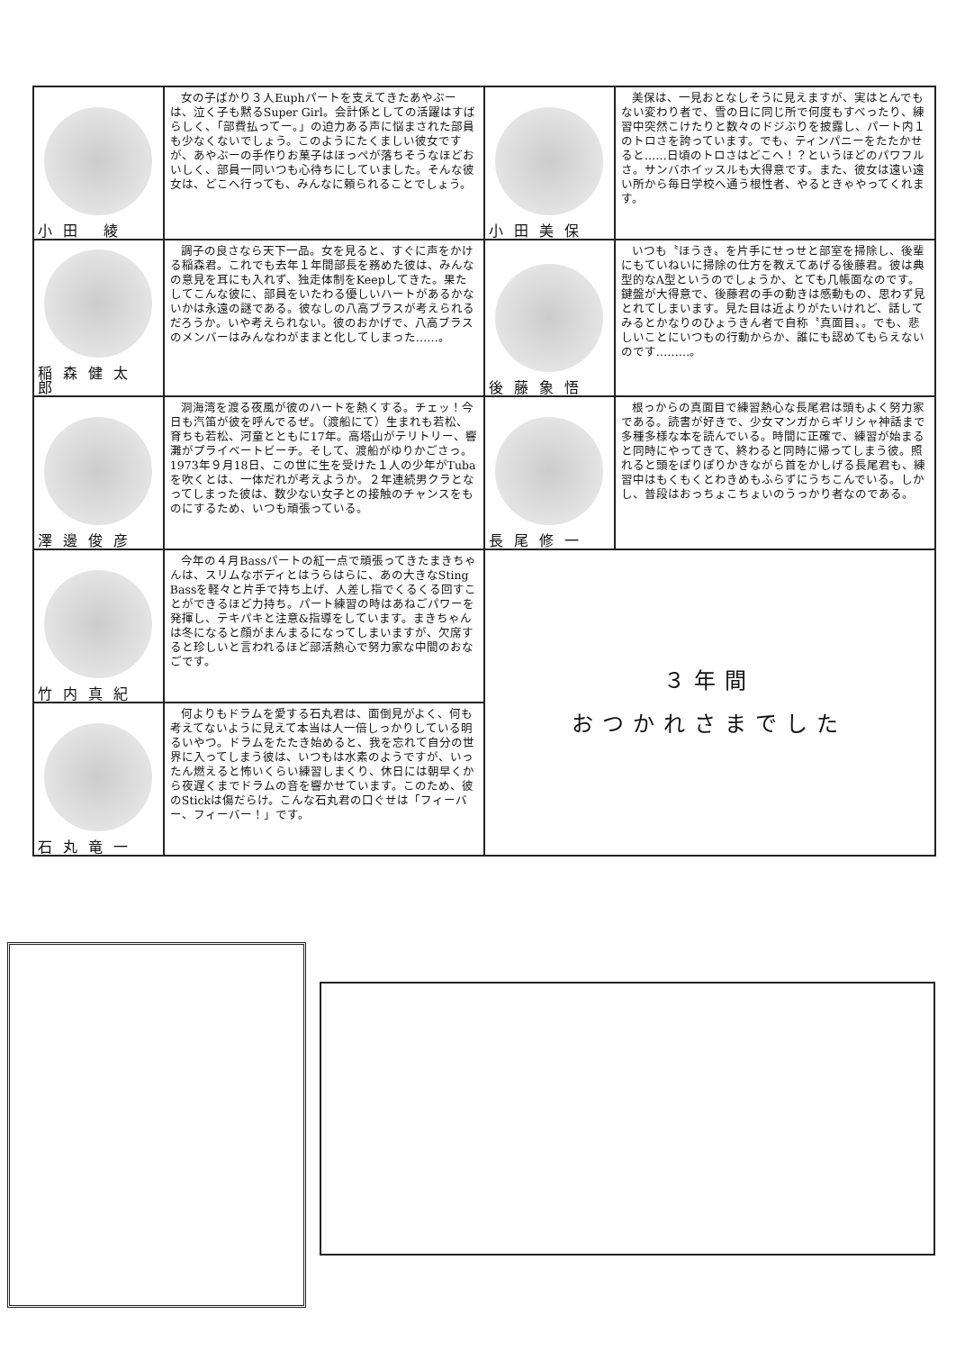| 小田 綾 | 女の子ばかり３人Euphパートを支えてきたあやぶーは、泣く子も黙るSuper Girl。会計係としての活躍はすばらしく、「部費払ってー。」の迫力ある声に悩まされた部員も少なくないでしょう。このようにたくましい彼女ですが、あやぶーの手作りお菓子はほっぺが落ちそうなほどおいしく、部員一同いつも心待ちにしていました。そんな彼女は、どこへ行っても、みんなに頼られることでしょう。 | 小田美保 | 美保は、一見おとなしそうに見えますが、実はとんでもない変わり者で、雪の日に同じ所で何度もすべったり、練習中突然こけたりと数々のドジぶりを披露し、パート内１のトロさを誇っています。でも、ティンパニーをたたかせると……日頃のトロさはどこへ！？というほどのパワフルさ。サンバホイッスルも大得意です。また、彼女は遠い遠い所から毎日学校へ通う根性者、やるときゃやってくれます。 |
| 稲森健太郎 | 調子の良さなら天下一品。女を見ると、すぐに声をかける稲森君。これでも去年１年間部長を務めた彼は、みんなの意見を耳にも入れず、独走体制をKeepしてきた。果たしてこんな彼に、部員をいたわる優しいハートがあるかないかは永遠の謎である。彼なしの八高ブラスが考えられるだろうか。いや考えられない。彼のおかげで、八高ブラスのメンバーはみんなわがままと化してしまった……。 | 後藤象悟 | いつも〝ほうき〟を片手にせっせと部室を掃除し、後輩にもていねいに掃除の仕方を教えてあげる後藤君。彼は典型的なA型というのでしょうか、とても几帳面なのです。鍵盤が大得意で、後藤君の手の動きは感動もの、思わず見とれてしまいます。見た目は近よりがたいけれど、話してみるとかなりのひょうきん者で自称〝真面目〟。でも、悲しいことにいつもの行動からか、誰にも認めてもらえないのです………。 |
| 澤邊俊彦 | 洞海湾を渡る夜風が彼のハートを熱くする。チェッ！今日も汽笛が彼を呼んでるぜ。（渡船にて）生まれも若松、育ちも若松、河童とともに17年。高塔山がテリトリー、響灘がプライベートビーチ。そして、渡船がゆりかごさっ。1973年９月18日、この世に生を受けた１人の少年がTubaを吹くとは、一体だれが考えようか。２年連続男クラとなってしまった彼は、数少ない女子との接触のチャンスをものにするため、いつも頑張っている。 | 長尾修一 | 根っからの真面目で練習熱心な長尾君は頭もよく努力家である。読書が好きで、少女マンガからギリシャ神話まで多種多様な本を読んでいる。時間に正確で、練習が始まると同時にやってきて、終わると同時に帰ってしまう彼。照れると頭をぽりぽりかきながら首をかしげる長尾君も、練習中はもくもくとわきめもふらずにうちこんでいる。しかし、普段はおっちょこちょいのうっかり者なのである。 |
| 竹内真紀 | 今年の４月Bassパートの紅一点で頑張ってきたまきちゃんは、スリムなボディとはうらはらに、あの大きなSting Bassを軽々と片手で持ち上げ、人差し指でくるくる回すことができるほど力持ち。パート練習の時はあねごパワーを発揮し、テキパキと注意&指導をしています。まきちゃんは冬になると顔がまんまるになってしまいますが、欠席すると珍しいと言われるほど部活熱心で努力家な中間のおなごです。 | ３年間 おつかれさまでした | |
| 石丸竜一 | 何よりもドラムを愛する石丸君は、面倒見がよく、何も考えてないように見えて本当は人一倍しっかりしている明るいやつ。ドラムをたたき始めると、我を忘れて自分の世界に入ってしまう彼は、いつもは水素のようですが、いったん燃えると怖いくらい練習しまくり、休日には朝早くから夜遅くまでドラムの音を響かせています。このため、彼のStickは傷だらけ。こんな石丸君の口ぐせは「フィーバー、フィーバー！」です。 | | |